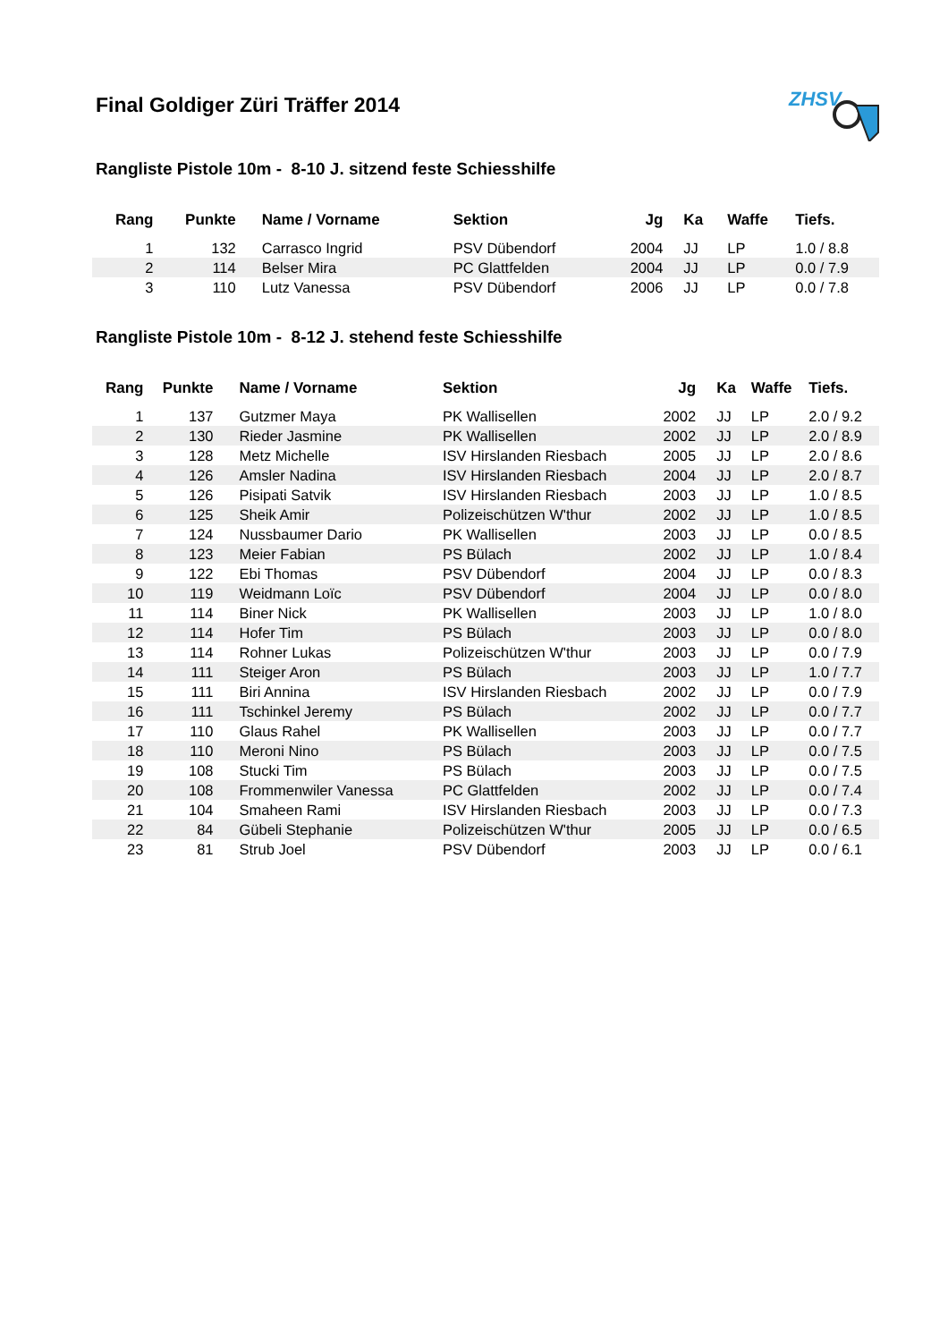Final Goldiger Züri Träffer 2014
ZHSV
Rangliste Pistole 10m - 8-10 J. sitzend feste Schiesshilfe
| Rang | Punkte | Name / Vorname | Sektion | Jg | Ka | Waffe | Tiefs. |
| --- | --- | --- | --- | --- | --- | --- | --- |
| 1 | 132 | Carrasco Ingrid | PSV Dübendorf | 2004 | JJ | LP | 1.0 / 8.8 |
| 2 | 114 | Belser Mira | PC Glattfelden | 2004 | JJ | LP | 0.0 / 7.9 |
| 3 | 110 | Lutz Vanessa | PSV Dübendorf | 2006 | JJ | LP | 0.0 / 7.8 |
Rangliste Pistole 10m - 8-12 J. stehend feste Schiesshilfe
| Rang | Punkte | Name / Vorname | Sektion | Jg | Ka | Waffe | Tiefs. |
| --- | --- | --- | --- | --- | --- | --- | --- |
| 1 | 137 | Gutzmer Maya | PK Wallisellen | 2002 | JJ | LP | 2.0 / 9.2 |
| 2 | 130 | Rieder Jasmine | PK Wallisellen | 2002 | JJ | LP | 2.0 / 8.9 |
| 3 | 128 | Metz Michelle | ISV Hirslanden Riesbach | 2005 | JJ | LP | 2.0 / 8.6 |
| 4 | 126 | Amsler Nadina | ISV Hirslanden Riesbach | 2004 | JJ | LP | 2.0 / 8.7 |
| 5 | 126 | Pisipati Satvik | ISV Hirslanden Riesbach | 2003 | JJ | LP | 1.0 / 8.5 |
| 6 | 125 | Sheik Amir | Polizeischützen W'thur | 2002 | JJ | LP | 1.0 / 8.5 |
| 7 | 124 | Nussbaumer Dario | PK Wallisellen | 2003 | JJ | LP | 0.0 / 8.5 |
| 8 | 123 | Meier Fabian | PS Bülach | 2002 | JJ | LP | 1.0 / 8.4 |
| 9 | 122 | Ebi Thomas | PSV Dübendorf | 2004 | JJ | LP | 0.0 / 8.3 |
| 10 | 119 | Weidmann Loïc | PSV Dübendorf | 2004 | JJ | LP | 0.0 / 8.0 |
| 11 | 114 | Biner Nick | PK Wallisellen | 2003 | JJ | LP | 1.0 / 8.0 |
| 12 | 114 | Hofer Tim | PS Bülach | 2003 | JJ | LP | 0.0 / 8.0 |
| 13 | 114 | Rohner Lukas | Polizeischützen W'thur | 2003 | JJ | LP | 0.0 / 7.9 |
| 14 | 111 | Steiger Aron | PS Bülach | 2003 | JJ | LP | 1.0 / 7.7 |
| 15 | 111 | Biri Annina | ISV Hirslanden Riesbach | 2002 | JJ | LP | 0.0 / 7.9 |
| 16 | 111 | Tschinkel Jeremy | PS Bülach | 2002 | JJ | LP | 0.0 / 7.7 |
| 17 | 110 | Glaus Rahel | PK Wallisellen | 2003 | JJ | LP | 0.0 / 7.7 |
| 18 | 110 | Meroni Nino | PS Bülach | 2003 | JJ | LP | 0.0 / 7.5 |
| 19 | 108 | Stucki Tim | PS Bülach | 2003 | JJ | LP | 0.0 / 7.5 |
| 20 | 108 | Frommenwiler Vanessa | PC Glattfelden | 2002 | JJ | LP | 0.0 / 7.4 |
| 21 | 104 | Smaheen Rami | ISV Hirslanden Riesbach | 2003 | JJ | LP | 0.0 / 7.3 |
| 22 | 84 | Gübeli Stephanie | Polizeischützen W'thur | 2005 | JJ | LP | 0.0 / 6.5 |
| 23 | 81 | Strub Joel | PSV Dübendorf | 2003 | JJ | LP | 0.0 / 6.1 |